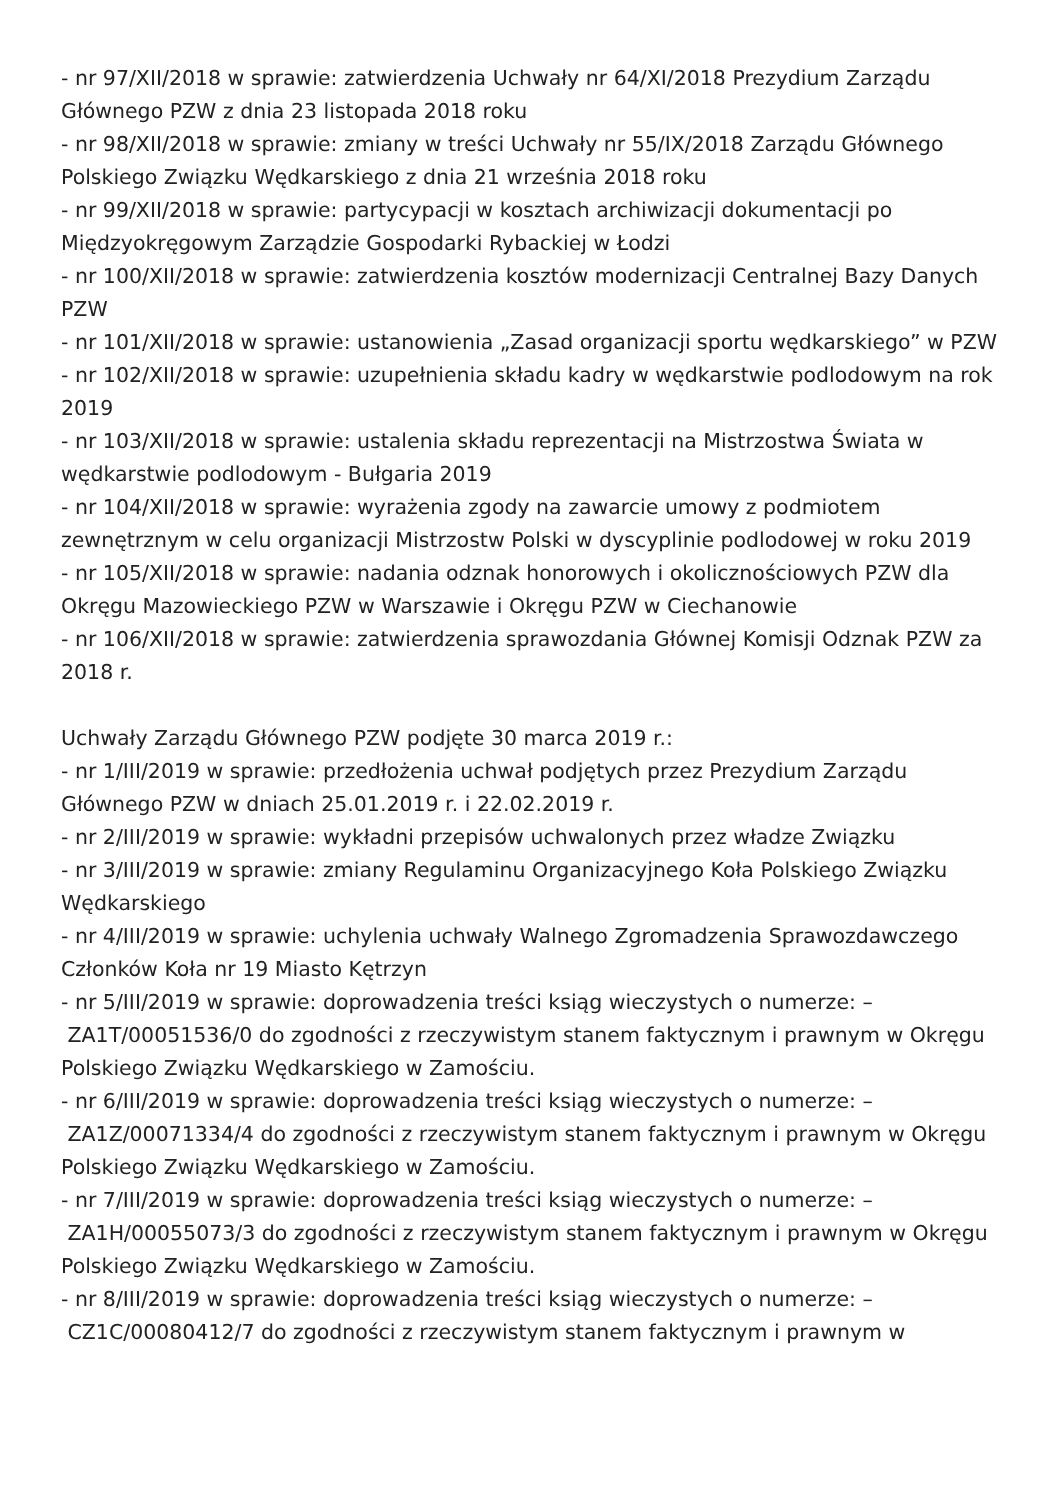- nr 97/XII/2018 w sprawie: zatwierdzenia Uchwały nr 64/XI/2018 Prezydium Zarządu Głównego PZW z dnia 23 listopada 2018 roku
- nr 98/XII/2018 w sprawie: zmiany w treści Uchwały nr 55/IX/2018 Zarządu Głównego Polskiego Związku Wędkarskiego z dnia 21 września 2018 roku
- nr 99/XII/2018 w sprawie: partycypacji w kosztach archiwizacji dokumentacji po Międzyokręgowym Zarządzie Gospodarki Rybackiej w Łodzi
- nr 100/XII/2018 w sprawie: zatwierdzenia kosztów modernizacji Centralnej Bazy Danych PZW
- nr 101/XII/2018 w sprawie: ustanowienia „Zasad organizacji sportu wędkarskiego” w PZW
- nr 102/XII/2018 w sprawie: uzupełnienia składu kadry w wędkarstwie podlodowym na rok 2019
- nr 103/XII/2018 w sprawie: ustalenia składu reprezentacji na Mistrzostwa Świata w wędkarstwie podlodowym - Bułgaria 2019
- nr 104/XII/2018 w sprawie: wyrażenia zgody na zawarcie umowy z podmiotem zewnętrznym w celu organizacji Mistrzostw Polski w dyscyplinie podlodowej w roku 2019
- nr 105/XII/2018 w sprawie: nadania odznak honorowych i okolicznościowych PZW dla Okręgu Mazowieckiego PZW w Warszawie i Okręgu PZW w Ciechanowie
- nr 106/XII/2018 w sprawie: zatwierdzenia sprawozdania Głównej Komisji Odznak PZW za 2018 r.
Uchwały Zarządu Głównego PZW podjęte 30 marca 2019 r.:
- nr 1/III/2019 w sprawie: przedłożenia uchwał podjętych przez Prezydium Zarządu Głównego PZW w dniach 25.01.2019 r. i 22.02.2019 r.
- nr 2/III/2019 w sprawie: wykładni przepisów uchwalonych przez władze Związku
- nr 3/III/2019 w sprawie: zmiany Regulaminu Organizacyjnego Koła Polskiego Związku Wędkarskiego
- nr 4/III/2019 w sprawie: uchylenia uchwały Walnego Zgromadzenia Sprawozdawczego Członków Koła nr 19 Miasto Kętrzyn
- nr 5/III/2019 w sprawie: doprowadzenia treści ksiąg wieczystych o numerze: –
ZA1T/00051536/0 do zgodności z rzeczywistym stanem faktycznym i prawnym w Okręgu Polskiego Związku Wędkarskiego w Zamościu.
- nr 6/III/2019 w sprawie: doprowadzenia treści ksiąg wieczystych o numerze: –
ZA1Z/00071334/4 do zgodności z rzeczywistym stanem faktycznym i prawnym w Okręgu Polskiego Związku Wędkarskiego w Zamościu.
- nr 7/III/2019 w sprawie: doprowadzenia treści ksiąg wieczystych o numerze: –
ZA1H/00055073/3 do zgodności z rzeczywistym stanem faktycznym i prawnym w Okręgu Polskiego Związku Wędkarskiego w Zamościu.
- nr 8/III/2019 w sprawie: doprowadzenia treści ksiąg wieczystych o numerze: –
CZ1C/00080412/7 do zgodności z rzeczywistym stanem faktycznym i prawnym w